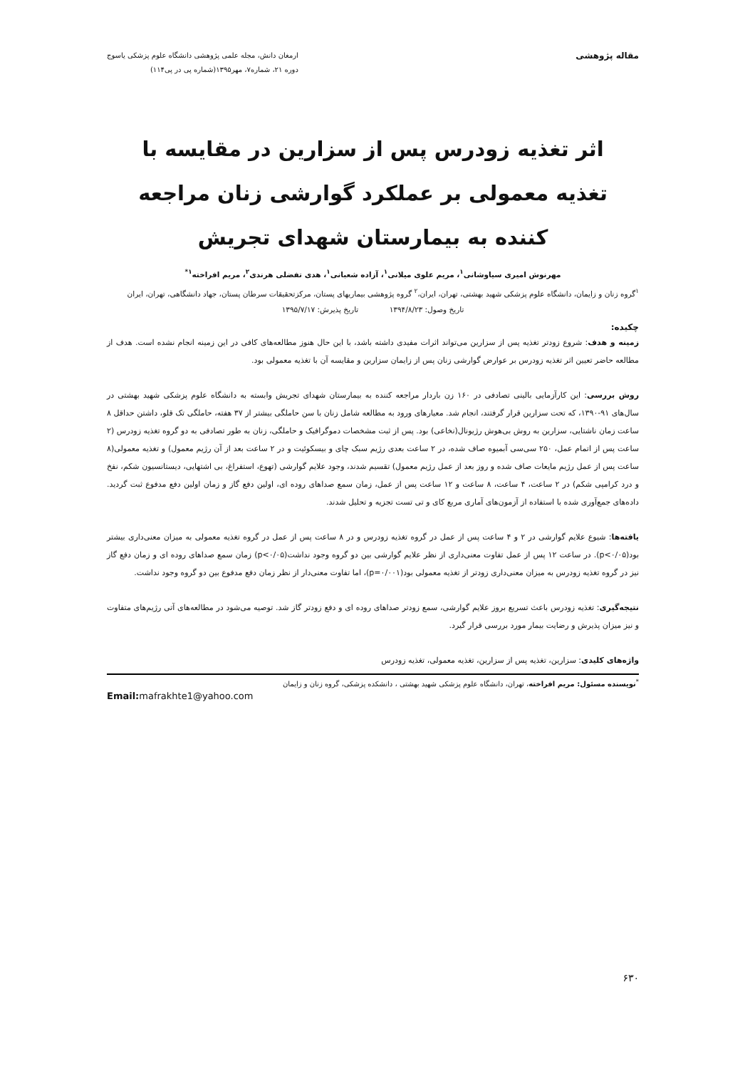مقاله پژوهشی
ارمغان دانش، مجله علمی پژوهشی دانشگاه علوم پزشکی یاسوج
دوره ۲۱، شماره۷، مهر۱۳۹۵(شماره پی در پی۱۱۴)
اثر تغذیه زودرس پس از سزارین در مقایسه با تغذیه معمولی بر عملکرد گوارشی زنان مراجعه کننده به بیمارستان شهدای تجریش
مهرنوش امیری سیاوشانی<sup>۱</sup>، مریم علوی میلانی<sup>۱</sup>، آزاده شعبانی<sup>۱</sup>، هدی تفضلی هرندی<sup>۲</sup>، مریم افراخته<sup>۱*</sup>
<sup>۱</sup> گروه زنان و زایمان، دانشگاه علوم پزشکی شهید بهشتی، تهران، ایران،<sup>۲</sup> گروه پژوهشی بیماریهای پستان، مرکزتحقیقات سرطان پستان، جهاد دانشگاهی، تهران، ایران
تاریخ وصول: ۱۳۹۴/۸/۲۳ تاریخ پذیرش: ۱۳۹۵/۷/۱۷
چکیده:
زمینه و هدف: شروع زودتر تغذیه پس از سزارین می‌تواند اثرات مفیدی داشته باشد، با این حال هنوز مطالعه‌های کافی در این زمینه انجام نشده است. هدف از مطالعه حاضر تعیین اثر تغذیه زودرس بر عوارض گوارشی زنان پس از زایمان سزارین و مقایسه آن با تغذیه معمولی بود.
روش بررسی: این کارآزمایی بالینی تصادفی در ۱۶۰ زن باردار مراجعه کننده به بیمارستان شهدای تجریش وابسته به دانشگاه علوم پزشکی شهید بهشتی در سال‌های ۹۱-۱۳۹۰، که تحت سزارین قرار گرفتند، انجام شد. معیارهای ورود به مطالعه شامل زنان با سن حاملگی بیشتر از ۳۷ هفته، حاملگی تک قلو، داشتن حداقل ۸ ساعت زمان ناشتایی، سزارین به روش بی‌هوش رژیونال(نخاعی) بود. پس از ثبت مشخصات دموگرافیک و حاملگی، زنان به طور تصادفی به دو گروه تغذیه زودرس (۲ ساعت پس از اتمام عمل، ۲۵۰ سی‌سی آبمیوه صاف شده، در ۲ ساعت بعدی رژیم سبک چای و بیسکوئیت و در ۲ ساعت بعد از آن رژیم معمول) و تغذیه معمولی(۸ ساعت پس از عمل رژیم مایعات صاف شده و روز بعد از عمل رژیم معمول) تقسیم شدند، وجود علایم گوارشی (تهوع، استفراغ، بی اشتهایی، دیستانسیون شکم، نفخ و درد کرامپی شکم) در ۲ ساعت، ۴ ساعت، ۸ ساعت و ۱۲ ساعت پس از عمل، زمان سمع صداهای روده ای، اولین دفع گاز و زمان اولین دفع مدفوع ثبت گردید. داده‌های جمع‌آوری شده با استفاده از آزمون‌های آماری مربع کای و تی تست تجزیه و تحلیل شدند.
یافته‌ها: شیوع علایم گوارشی در ۲ و ۴ ساعت پس از عمل در گروه تغذیه زودرس و در ۸ ساعت پس از عمل در گروه تغذیه معمولی به میزان معنی‌داری بیشتر بود(p<۰/۰۵). در ساعت ۱۲ پس از عمل تفاوت معنی‌داری از نظر علایم گوارشی بین دو گروه وجود نداشت(p<۰/۰۵) زمان سمع صداهای روده ای و زمان دفع گاز نیز در گروه تغذیه زودرس به میزان معنی‌داری زودتر از تغذیه معمولی بود(p=۰/۰۰۱)، اما تفاوت معنی‌دار از نظر زمان دفع مدفوع بین دو گروه وجود نداشت.
نتیجه‌گیری: تغذیه زودرس باعث تسریع بروز علایم گوارشی، سمع زودتر صداهای روده ای و دفع زودتر گاز شد. توصیه می‌شود در مطالعه‌های آتی رژیم‌های متفاوت و نیز میزان پذیرش و رضایت بیمار مورد بررسی قرار گیرد.
واژه‌های کلیدی: سزارین، تغذیه پس از سزارین، تغذیه معمولی، تغذیه زودرس
<sup>*</sup> نویسنده مسئول: مریم افراخته، تهران، دانشگاه علوم پزشکی شهید بهشتی ، دانشکده پزشکی، گروه زنان و زایمان
Email: mafrakhte1@yahoo.com
۶۳۰